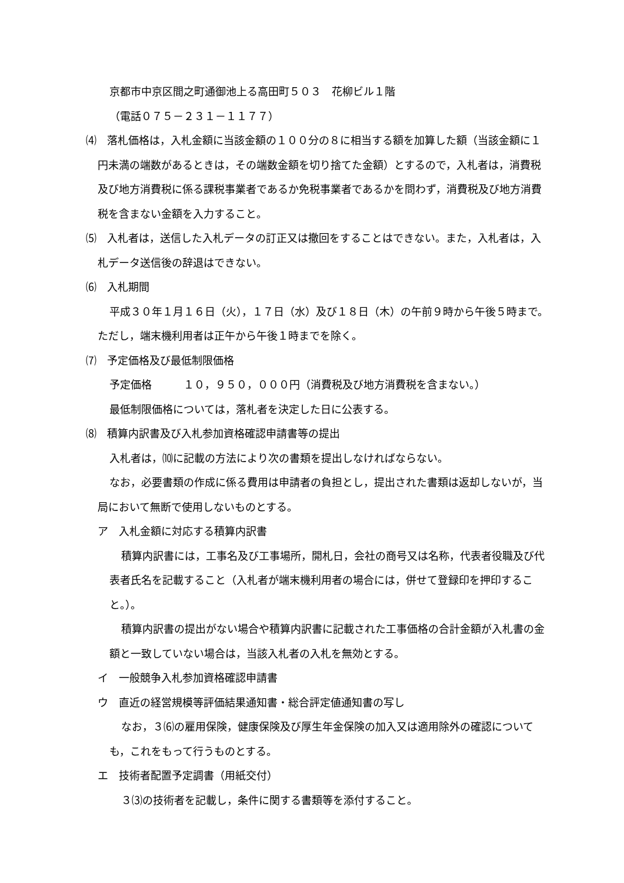京都市中京区間之町通御池上る高田町５０３　花柳ビル１階
（電話０７５－２３１－１１７７）
⑷　落札価格は，入札金額に当該金額の１００分の８に相当する額を加算した額（当該金額に１円未満の端数があるときは，その端数金額を切り捨てた金額）とするので，入札者は，消費税及び地方消費税に係る課税事業者であるか免税事業者であるかを問わず，消費税及び地方消費税を含まない金額を入力すること。
⑸　入札者は，送信した入札データの訂正又は撤回をすることはできない。また，入札者は，入札データ送信後の辞退はできない。
⑹　入札期間
平成３０年１月１６日（火），１７日（水）及び１８日（木）の午前９時から午後５時まで。ただし，端末機利用者は正午から午後１時までを除く。
⑺　予定価格及び最低制限価格
予定価格　　　１０，９５０，０００円（消費税及び地方消費税を含まない。）
最低制限価格については，落札者を決定した日に公表する。
⑻　積算内訳書及び入札参加資格確認申請書等の提出
入札者は，⑽に記載の方法により次の書類を提出しなければならない。
なお，必要書類の作成に係る費用は申請者の負担とし，提出された書類は返却しないが，当局において無断で使用しないものとする。
ア　入札金額に対応する積算内訳書
積算内訳書には，工事名及び工事場所，開札日，会社の商号又は名称，代表者役職及び代表者氏名を記載すること（入札者が端末機利用者の場合には，併せて登録印を押印すること。）。
積算内訳書の提出がない場合や積算内訳書に記載された工事価格の合計金額が入札書の金額と一致していない場合は，当該入札者の入札を無効とする。
イ　一般競争入札参加資格確認申請書
ウ　直近の経営規模等評価結果通知書・総合評定値通知書の写し
なお，３⑹の雇用保険，健康保険及び厚生年金保険の加入又は適用除外の確認についても，これをもって行うものとする。
エ　技術者配置予定調書（用紙交付）
３⑶の技術者を記載し，条件に関する書類等を添付すること。